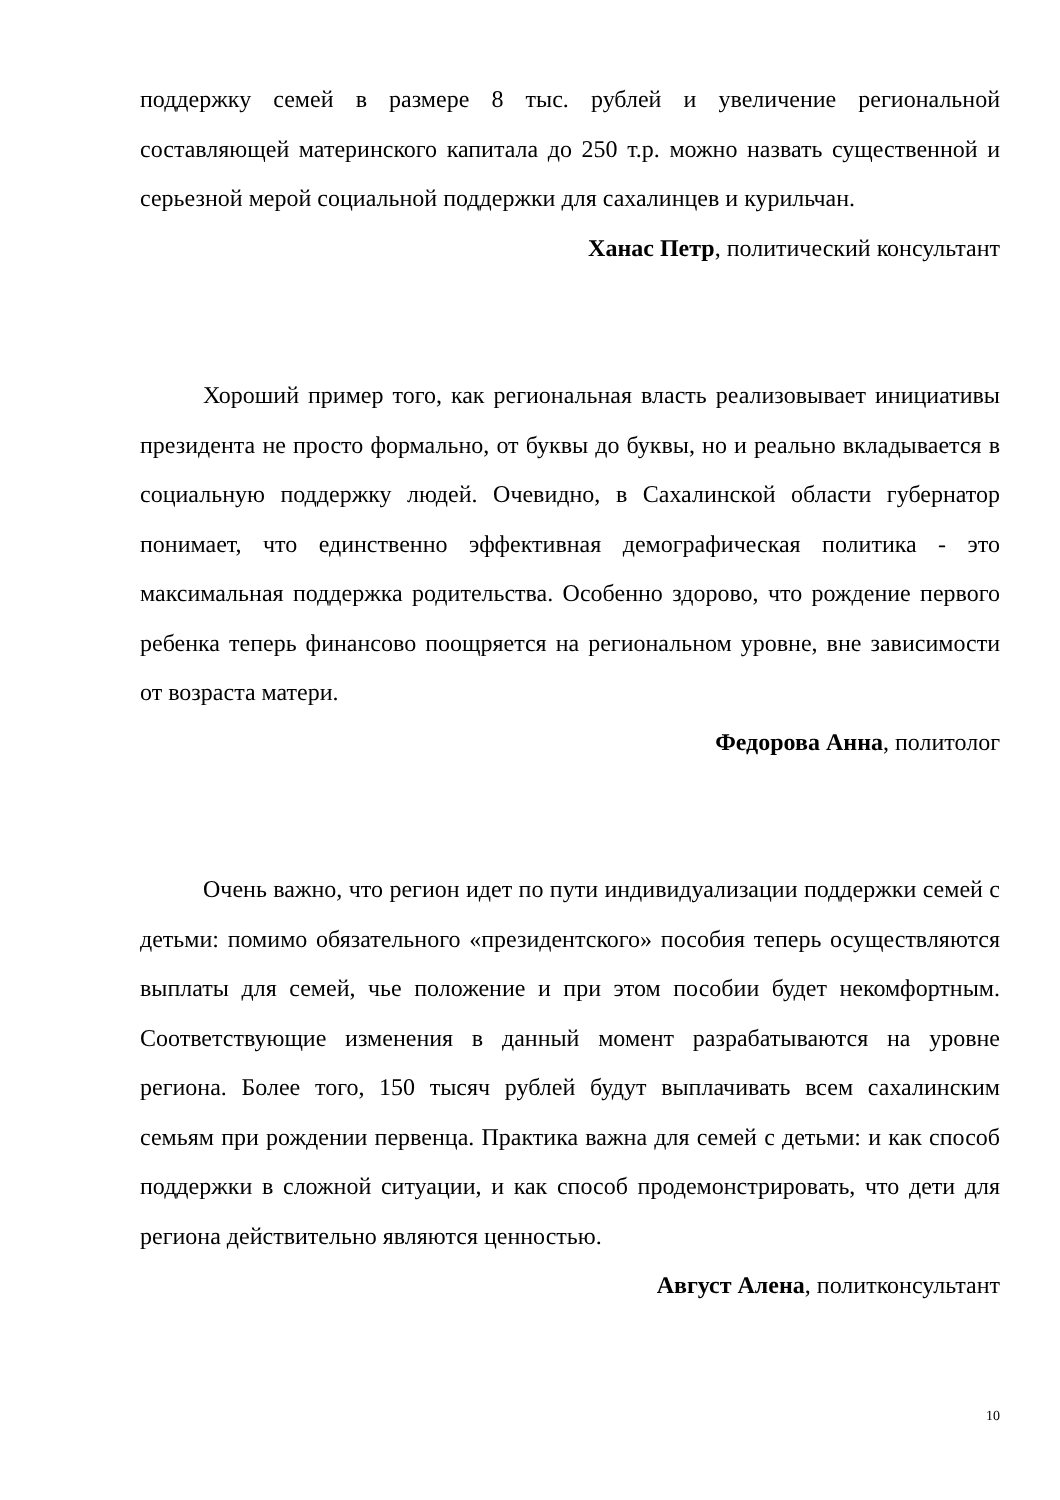поддержку семей в размере 8 тыс. рублей и увеличение региональной составляющей материнского капитала до 250 т.р. можно назвать существенной и серьезной мерой социальной поддержки для сахалинцев и курильчан.
Ханас Петр, политический консультант
Хороший пример того, как региональная власть реализовывает инициативы президента не просто формально, от буквы до буквы, но и реально вкладывается в социальную поддержку людей. Очевидно, в Сахалинской области губернатор понимает, что единственно эффективная демографическая политика - это максимальная поддержка родительства. Особенно здорово, что рождение первого ребенка теперь финансово поощряется на региональном уровне, вне зависимости от возраста матери.
Федорова Анна, политолог
Очень важно, что регион идет по пути индивидуализации поддержки семей с детьми: помимо обязательного «президентского» пособия теперь осуществляются выплаты для семей, чье положение и при этом пособии будет некомфортным. Соответствующие изменения в данный момент разрабатываются на уровне региона. Более того, 150 тысяч рублей будут выплачивать всем сахалинским семьям при рождении первенца. Практика важна для семей с детьми: и как способ поддержки в сложной ситуации, и как способ продемонстрировать, что дети для региона действительно являются ценностью.
Август Алена, политконсультант
10